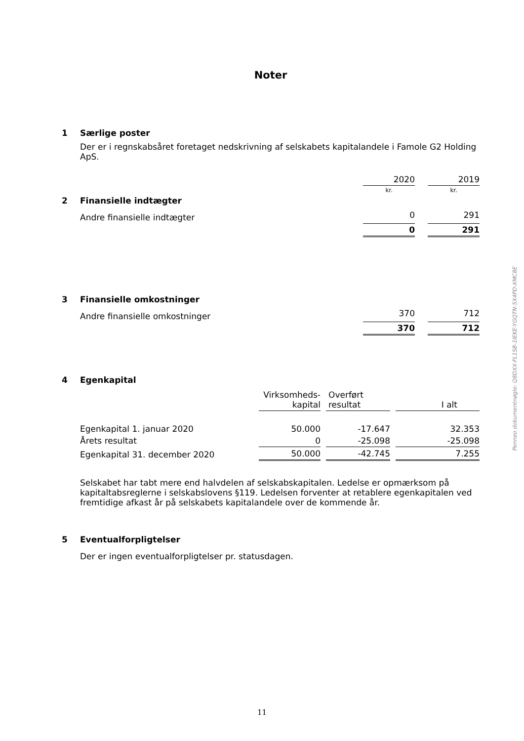Noter
1 Særlige poster
Der er i regnskabsåret foretaget nedskrivning af selskabets kapitalandele i Famole G2 Holding ApS.
| | | 2020 | | 2019 |
| | | kr. | | kr. |
| 2 | Finansielle indtægter | | | |
| | Andre finansielle indtægter | 0 | | 291 |
| | | 0 | | 291 |
| 3 | Finansielle omkostninger | | | |
| | Andre finansielle omkostninger | 370 | | 712 |
| | | 370 | | 712 |
4 Egenkapital
| | | Virksomheds- kapital | | Overført resultat | | I alt |
| | Egenkapital 1. januar 2020 | 50.000 | | -17.647 | | 32.353 |
| | Årets resultat | 0 | | -25.098 | | -25.098 |
| | Egenkapital 31. december 2020 | 50.000 | | -42.745 | | 7.255 |
Selskabet har tabt mere end halvdelen af selskabskapitalen. Ledelse er opmærksom på kapitaltabsreglerne i selskabslovens §119. Ledelsen forventer at retablere egenkapitalen ved fremtidige afkast år på selskabets kapitalandele over de kommende år.
5 Eventualforpligtelser
Der er ingen eventualforpligtelser pr. statusdagen.
Penneo dokumentnøgle: Q8DXX-FL1SB-1IEKE-YGQTN-5X4PD-XMC8E
11